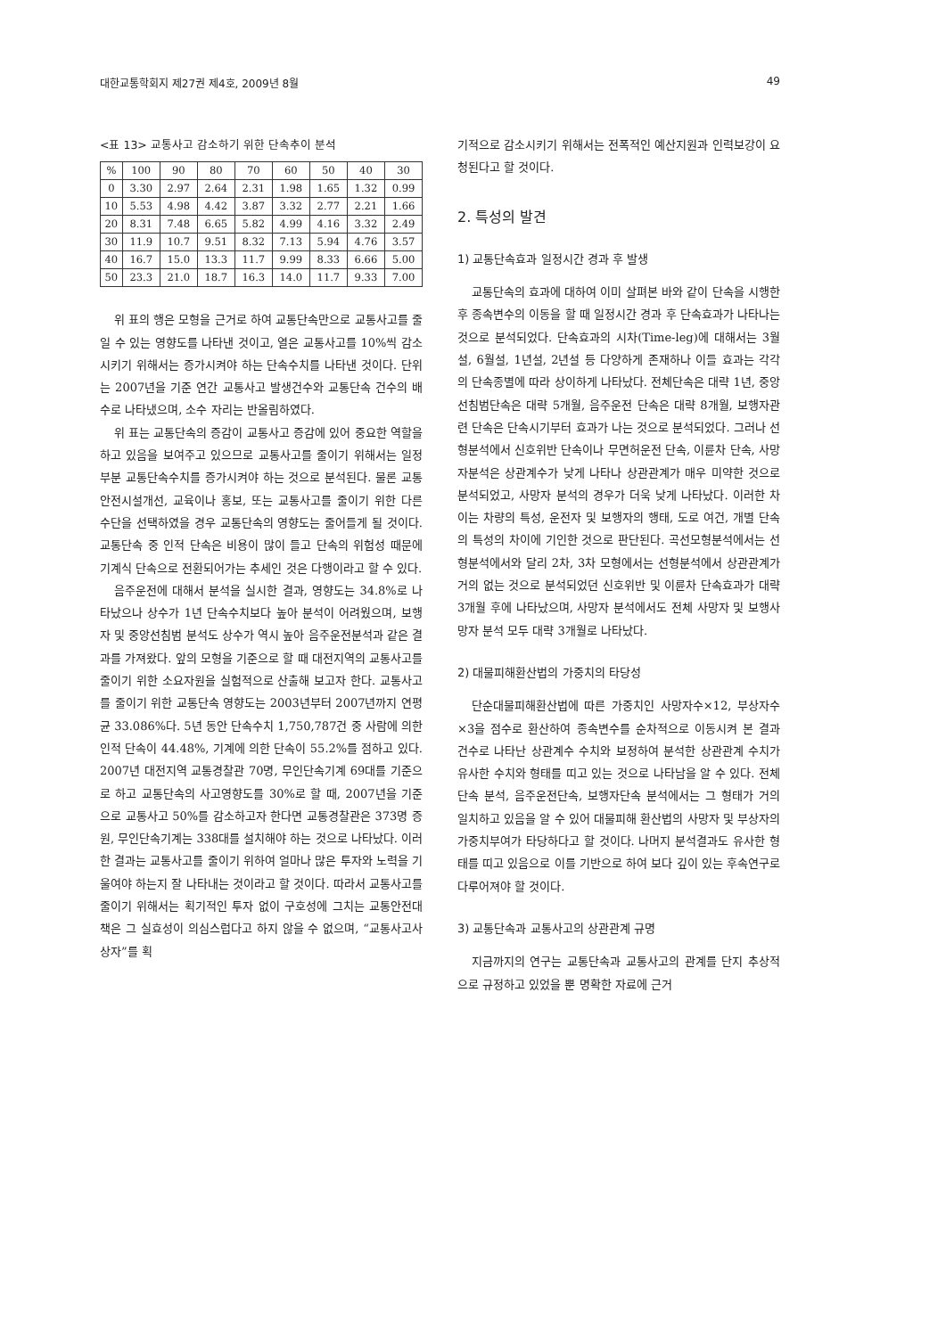대한교통학회지 제27권 제4호, 2009년 8월 49
<표 13> 교통사고 감소하기 위한 단속추이 분석
| % | 100 | 90 | 80 | 70 | 60 | 50 | 40 | 30 |
| --- | --- | --- | --- | --- | --- | --- | --- | --- |
| 0 | 3.30 | 2.97 | 2.64 | 2.31 | 1.98 | 1.65 | 1.32 | 0.99 |
| 10 | 5.53 | 4.98 | 4.42 | 3.87 | 3.32 | 2.77 | 2.21 | 1.66 |
| 20 | 8.31 | 7.48 | 6.65 | 5.82 | 4.99 | 4.16 | 3.32 | 2.49 |
| 30 | 11.9 | 10.7 | 9.51 | 8.32 | 7.13 | 5.94 | 4.76 | 3.57 |
| 40 | 16.7 | 15.0 | 13.3 | 11.7 | 9.99 | 8.33 | 6.66 | 5.00 |
| 50 | 23.3 | 21.0 | 18.7 | 16.3 | 14.0 | 11.7 | 9.33 | 7.00 |
위 표의 행은 모형을 근거로 하여 교통단속만으로 교통사고를 줄일 수 있는 영향도를 나타낸 것이고, 열은 교통사고를 10%씩 감소시키기 위해서는 증가시켜야 하는 단속수치를 나타낸 것이다. 단위는 2007년을 기준 연간 교통사고 발생건수와 교통단속 건수의 배수로 나타냈으며, 소수 자리는 반올림하였다.
위 표는 교통단속의 증감이 교통사고 증감에 있어 중요한 역할을 하고 있음을 보여주고 있으므로 교통사고를 줄이기 위해서는 일정부분 교통단속수치를 증가시켜야 하는 것으로 분석된다. 물론 교통안전시설개선, 교육이나 홍보, 또는 교통사고를 줄이기 위한 다른 수단을 선택하였을 경우 교통단속의 영향도는 줄어들게 될 것이다. 교통단속 중 인적 단속은 비용이 많이 들고 단속의 위험성 때문에 기계식 단속으로 전환되어가는 추세인 것은 다행이라고 할 수 있다.
음주운전에 대해서 분석을 실시한 결과, 영향도는 34.8%로 나타났으나 상수가 1년 단속수치보다 높아 분석이 어려웠으며, 보행자 및 중앙선침범 분석도 상수가 역시 높아 음주운전분석과 같은 결과를 가져왔다. 앞의 모형을 기준으로 할 때 대전지역의 교통사고를 줄이기 위한 소요자원을 실험적으로 산출해 보고자 한다. 교통사고를 줄이기 위한 교통단속 영향도는 2003년부터 2007년까지 연평균 33.086%다. 5년 동안 단속수치 1,750,787건 중 사람에 의한 인적 단속이 44.48%, 기계에 의한 단속이 55.2%를 점하고 있다. 2007년 대전지역 교통경찰관 70명, 무인단속기계 69대를 기준으로 하고 교통단속의 사고영향도를 30%로 할 때, 2007년을 기준으로 교통사고 50%를 감소하고자 한다면 교통경찰관은 373명 증원, 무인단속기계는 338대를 설치해야 하는 것으로 나타났다. 이러한 결과는 교통사고를 줄이기 위하여 얼마나 많은 투자와 노력을 기울여야 하는지 잘 나타내는 것이라고 할 것이다. 따라서 교통사고를 줄이기 위해서는 획기적인 투자 없이 구호성에 그치는 교통안전대책은 그 실효성이 의심스럽다고 하지 않을 수 없으며, “교통사고사상자”를 획
기적으로 감소시키기 위해서는 전폭적인 예산지원과 인력보강이 요청된다고 할 것이다.
2. 특성의 발견
1) 교통단속효과 일정시간 경과 후 발생
교통단속의 효과에 대하여 이미 살펴본 바와 같이 단속을 시행한 후 종속변수의 이동을 할 때 일정시간 경과 후 단속효과가 나타나는 것으로 분석되었다. 단속효과의 시차(Time-leg)에 대해서는 3월설, 6월설, 1년설, 2년설 등 다양하게 존재하나 이들 효과는 각각의 단속종별에 따라 상이하게 나타났다. 전체단속은 대략 1년, 중앙선침범단속은 대략 5개월, 음주운전 단속은 대략 8개월, 보행자관련 단속은 단속시기부터 효과가 나는 것으로 분석되었다. 그러나 선형분석에서 신호위반 단속이나 무면허운전 단속, 이륜차 단속, 사망자분석은 상관계수가 낮게 나타나 상관관계가 매우 미약한 것으로 분석되었고, 사망자 분석의 경우가 더욱 낮게 나타났다. 이러한 차이는 차량의 특성, 운전자 및 보행자의 행태, 도로 여건, 개별 단속의 특성의 차이에 기인한 것으로 판단된다. 곡선모형분석에서는 선형분석에서와 달리 2차, 3차 모형에서는 선형분석에서 상관관계가 거의 없는 것으로 분석되었던 신호위반 및 이륜차 단속효과가 대략 3개월 후에 나타났으며, 사망자 분석에서도 전체 사망자 및 보행사망자 분석 모두 대략 3개월로 나타났다.
2) 대물피해환산법의 가중치의 타당성
단순대물피해환산법에 따른 가중치인 사망자수×12, 부상자수×3을 점수로 환산하여 종속변수를 순차적으로 이동시켜 본 결과 건수로 나타난 상관계수 수치와 보정하여 분석한 상관관계 수치가 유사한 수치와 형태를 띠고 있는 것으로 나타남을 알 수 있다. 전체단속 분석, 음주운전단속, 보행자단속 분석에서는 그 형태가 거의 일치하고 있음을 알 수 있어 대물피해 환산법의 사망자 및 부상자의 가중치부여가 타당하다고 할 것이다. 나머지 분석결과도 유사한 형태를 띠고 있음으로 이를 기반으로 하여 보다 깊이 있는 후속연구로 다루어져야 할 것이다.
3) 교통단속과 교통사고의 상관관계 규명
지금까지의 연구는 교통단속과 교통사고의 관계를 단지 추상적으로 규정하고 있었을 뿐 명확한 자료에 근거